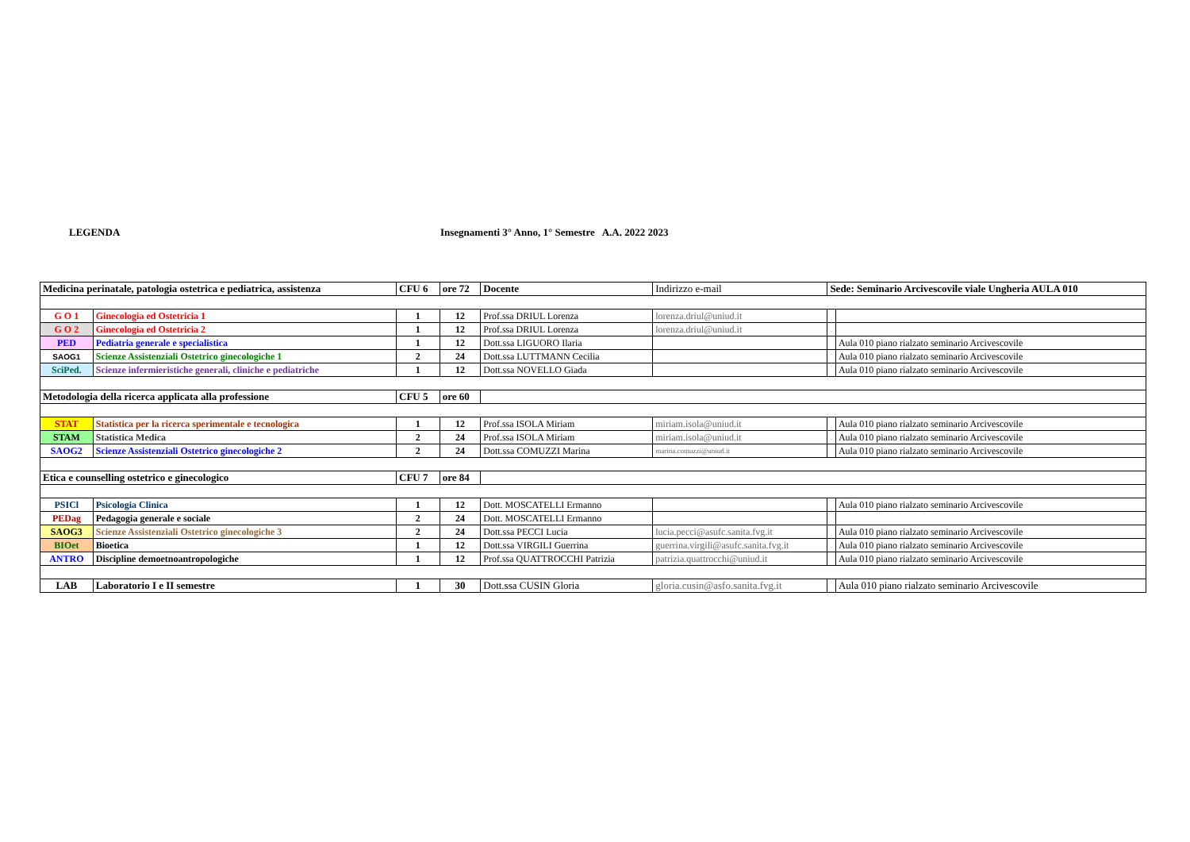LEGENDA Insegnamenti 3° Anno, 1° Semestre A.A. 2022 2023
| Medicina perinatale, patologia ostetrica e pediatrica, assistenza | | CFU 6 | ore 72 | Docente | Indirizzo e-mail | Sede: Seminario Arcivescovile viale Ungheria AULA 010 | |
| G O 1 | Ginecologia ed Ostetricia 1 | 1 | 12 | Prof.ssa DRIUL Lorenza | lorenza.driul@uniud.it | | |
| G O 2 | Ginecologia ed Ostetricia 2 | 1 | 12 | Prof.ssa DRIUL Lorenza | lorenza.driul@uniud.it | | |
| PED | Pediatria generale e specialistica | 1 | 12 | Dott.ssa LIGUORO Ilaria | | | Aula 010 piano rialzato seminario Arcivescovile |
| SAOG1 | Scienze Assistenziali Ostetrico ginecologiche 1 | 2 | 24 | Dott.ssa LUTTMANN Cecilia | | | Aula 010 piano rialzato seminario Arcivescovile |
| SciPed. | Scienze infermieristiche generali, cliniche e pediatriche | 1 | 12 | Dott.ssa NOVELLO Giada | | | Aula 010 piano rialzato seminario Arcivescovile |
| Metodologia della ricerca applicata alla professione | | CFU 5 | ore 60 | | | | |
| STAT | Statistica per la ricerca sperimentale e tecnologica | 1 | 12 | Prof.ssa ISOLA Miriam | miriam.isola@uniud.it | | Aula 010 piano rialzato seminario Arcivescovile |
| STAM | Statistica Medica | 2 | 24 | Prof.ssa ISOLA Miriam | miriam.isola@uniud.it | | Aula 010 piano rialzato seminario Arcivescovile |
| SAOG2 | Scienze Assistenziali Ostetrico ginecologiche 2 | 2 | 24 | Dott.ssa COMUZZI Marina | marina.comuzzi@uniud.it | | Aula 010 piano rialzato seminario Arcivescovile |
| Etica e counselling ostetrico e ginecologico | | CFU 7 | ore 84 | | | | |
| PSICl | Psicologia Clinica | 1 | 12 | Dott. MOSCATELLI Ermanno | | | Aula 010 piano rialzato seminario Arcivescovile |
| PEDag | Pedagogia generale e sociale | 2 | 24 | Dott. MOSCATELLI Ermanno | | | |
| SAOG3 | Scienze Assistenziali Ostetrico ginecologiche 3 | 2 | 24 | Dott.ssa PECCI Lucia | lucia.pecci@asufc.sanita.fvg.it | | Aula 010 piano rialzato seminario Arcivescovile |
| BIOet | Bioetica | 1 | 12 | Dott.ssa VIRGILI Guerrina | guerrina.virgili@asufc.sanita.fvg.it | | Aula 010 piano rialzato seminario Arcivescovile |
| ANTRO | Discipline demoetnoantropologiche | 1 | 12 | Prof.ssa QUATTROCCHI Patrizia | patrizia.quattrocchi@uniud.it | | Aula 010 piano rialzato seminario Arcivescovile |
| LAB | Laboratorio I e II semestre | 1 | 30 | Dott.ssa CUSIN Gloria | gloria.cusin@asfo.sanita.fvg.it | | Aula 010 piano rialzato seminario Arcivescovile |